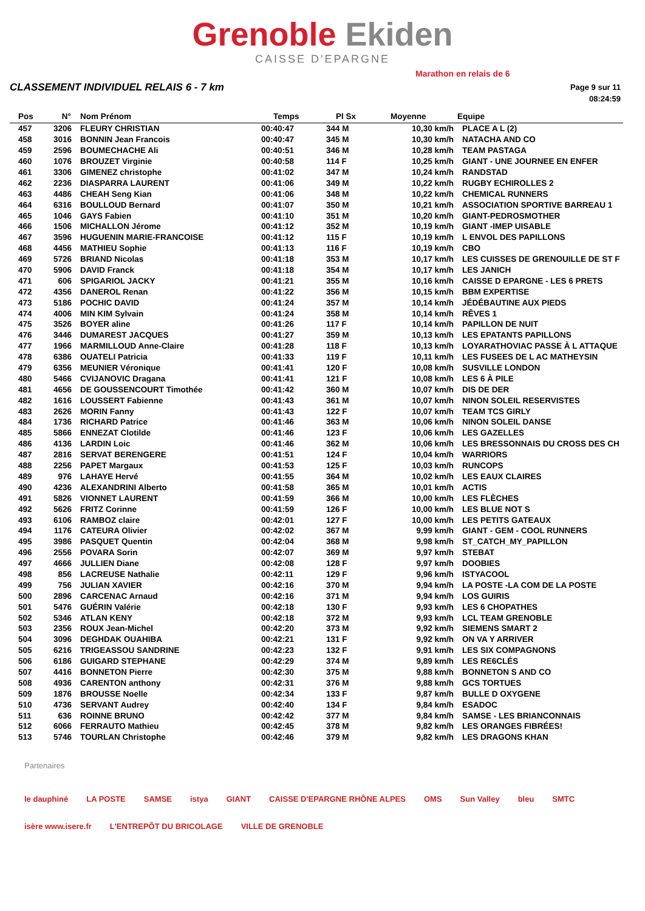Grenoble Ekiden
CAISSE D'EPARGNE
Marathon en relais de 6
CLASSEMENT INDIVIDUEL RELAIS 6 - 7 km
Page 9 sur 11
08:24:59
| Pos | N° | Nom Prénom | Temps | Pl Sx | Moyenne | Equipe |
| --- | --- | --- | --- | --- | --- | --- |
| 457 | 3206 | FLEURY CHRISTIAN | 00:40:47 | 344 M | 10,30 km/h | PLACE A L (2) |
| 458 | 3016 | BONNIN Jean Francois | 00:40:47 | 345 M | 10,30 km/h | NATACHA AND CO |
| 459 | 2596 | BOUMECHACHE Ali | 00:40:51 | 346 M | 10,28 km/h | TEAM PASTAGA |
| 460 | 1076 | BROUZET Virginie | 00:40:58 | 114 F | 10,25 km/h | GIANT - UNE JOURNEE EN ENFER |
| 461 | 3306 | GIMENEZ christophe | 00:41:02 | 347 M | 10,24 km/h | RANDSTAD |
| 462 | 2236 | DIASPARRA LAURENT | 00:41:06 | 349 M | 10,22 km/h | RUGBY ECHIROLLES 2 |
| 463 | 4486 | CHEAH Seng Kian | 00:41:06 | 348 M | 10,22 km/h | CHEMICAL RUNNERS |
| 464 | 6316 | BOULLOUD Bernard | 00:41:07 | 350 M | 10,21 km/h | ASSOCIATION SPORTIVE BARREAU 1 |
| 465 | 1046 | GAYS Fabien | 00:41:10 | 351 M | 10,20 km/h | GIANT-PEDROSMOTHER |
| 466 | 1506 | MICHALLON Jérome | 00:41:12 | 352 M | 10,19 km/h | GIANT -IMEP UISABLE |
| 467 | 3596 | HUGUENIN MARIE-FRANCOISE | 00:41:12 | 115 F | 10,19 km/h | L ENVOL DES PAPILLONS |
| 468 | 4456 | MATHIEU Sophie | 00:41:13 | 116 F | 10,19 km/h | CBO |
| 469 | 5726 | BRIAND Nicolas | 00:41:18 | 353 M | 10,17 km/h | LES CUISSES DE GRENOUILLE DE ST F |
| 470 | 5906 | DAVID Franck | 00:41:18 | 354 M | 10,17 km/h | LES JANICH |
| 471 | 606 | SPIGARIOL JACKY | 00:41:21 | 355 M | 10,16 km/h | CAISSE D EPARGNE - LES 6 PRETS |
| 472 | 4356 | DANEROL Renan | 00:41:22 | 356 M | 10,15 km/h | BBM EXPERTISE |
| 473 | 5186 | POCHIC DAVID | 00:41:24 | 357 M | 10,14 km/h | JÉDÉBAUTINE AUX PIEDS |
| 474 | 4006 | MIN KIM Sylvain | 00:41:24 | 358 M | 10,14 km/h | RÊVES 1 |
| 475 | 3526 | BOYER aline | 00:41:26 | 117 F | 10,14 km/h | PAPILLON DE NUIT |
| 476 | 3446 | DUMAREST JACQUES | 00:41:27 | 359 M | 10,13 km/h | LES EPATANTS PAPILLONS |
| 477 | 1966 | MARMILLOUD Anne-Claire | 00:41:28 | 118 F | 10,13 km/h | LOYARATHOVIAC PASSE À L ATTAQUE |
| 478 | 6386 | OUATELI Patricia | 00:41:33 | 119 F | 10,11 km/h | LES FUSEES DE L AC MATHEYSIN |
| 479 | 6356 | MEUNIER Véronique | 00:41:41 | 120 F | 10,08 km/h | SUSVILLE LONDON |
| 480 | 5466 | CVIJANOVIC Dragana | 00:41:41 | 121 F | 10,08 km/h | LES 6 À PILE |
| 481 | 4656 | DE GOUSSENCOURT Timothée | 00:41:42 | 360 M | 10,07 km/h | DIS DE DER |
| 482 | 1616 | LOUSSERT Fabienne | 00:41:43 | 361 M | 10,07 km/h | NINON SOLEIL RESERVISTES |
| 483 | 2626 | MORIN Fanny | 00:41:43 | 122 F | 10,07 km/h | TEAM TCS GIRLY |
| 484 | 1736 | RICHARD Patrice | 00:41:46 | 363 M | 10,06 km/h | NINON SOLEIL DANSE |
| 485 | 5866 | ENNEZAT Clotilde | 00:41:46 | 123 F | 10,06 km/h | LES GAZELLES |
| 486 | 4136 | LARDIN Loic | 00:41:46 | 362 M | 10,06 km/h | LES BRESSONNAIS DU CROSS DES CH |
| 487 | 2816 | SERVAT BERENGERE | 00:41:51 | 124 F | 10,04 km/h | WARRIORS |
| 488 | 2256 | PAPET Margaux | 00:41:53 | 125 F | 10,03 km/h | RUNCOPS |
| 489 | 976 | LAHAYE Hervé | 00:41:55 | 364 M | 10,02 km/h | LES EAUX CLAIRES |
| 490 | 4236 | ALEXANDRINI Alberto | 00:41:58 | 365 M | 10,01 km/h | ACTIS |
| 491 | 5826 | VIONNET LAURENT | 00:41:59 | 366 M | 10,00 km/h | LES FLÈCHES |
| 492 | 5626 | FRITZ Corinne | 00:41:59 | 126 F | 10,00 km/h | LES BLUE NOT S |
| 493 | 6106 | RAMBOZ claire | 00:42:01 | 127 F | 10,00 km/h | LES PETITS GATEAUX |
| 494 | 1176 | CATEURA Olivier | 00:42:02 | 367 M | 9,99 km/h | GIANT - GEM - COOL RUNNERS |
| 495 | 3986 | PASQUET Quentin | 00:42:04 | 368 M | 9,98 km/h | ST_CATCH_MY_PAPILLON |
| 496 | 2556 | POVARA Sorin | 00:42:07 | 369 M | 9,97 km/h | STEBAT |
| 497 | 4666 | JULLIEN Diane | 00:42:08 | 128 F | 9,97 km/h | DOOBIES |
| 498 | 856 | LACREUSE Nathalie | 00:42:11 | 129 F | 9,96 km/h | ISTYACOOL |
| 499 | 756 | JULIAN XAVIER | 00:42:16 | 370 M | 9,94 km/h | LA POSTE -LA COM DE LA POSTE |
| 500 | 2896 | CARCENAC Arnaud | 00:42:16 | 371 M | 9,94 km/h | LOS GUIRIS |
| 501 | 5476 | GUÉRIN Valérie | 00:42:18 | 130 F | 9,93 km/h | LES 6 CHOPATHES |
| 502 | 5346 | ATLAN KENY | 00:42:18 | 372 M | 9,93 km/h | LCL TEAM GRENOBLE |
| 503 | 2356 | ROUX Jean-Michel | 00:42:20 | 373 M | 9,92 km/h | SIEMENS SMART 2 |
| 504 | 3096 | DEGHDAK OUAHIBA | 00:42:21 | 131 F | 9,92 km/h | ON VA Y ARRIVER |
| 505 | 6216 | TRIGEASSOU SANDRINE | 00:42:23 | 132 F | 9,91 km/h | LES SIX COMPAGNONS |
| 506 | 6186 | GUIGARD STEPHANE | 00:42:29 | 374 M | 9,89 km/h | LES RE6CLÉS |
| 507 | 4416 | BONNETON Pierre | 00:42:30 | 375 M | 9,88 km/h | BONNETON S AND CO |
| 508 | 4936 | CARENTON anthony | 00:42:31 | 376 M | 9,88 km/h | GCS TORTUES |
| 509 | 1876 | BROUSSE Noelle | 00:42:34 | 133 F | 9,87 km/h | BULLE D OXYGENE |
| 510 | 4736 | SERVANT Audrey | 00:42:40 | 134 F | 9,84 km/h | ESADOC |
| 511 | 636 | ROINNE BRUNO | 00:42:42 | 377 M | 9,84 km/h | SAMSE - LES BRIANCONNAIS |
| 512 | 6066 | FERRAUTO Mathieu | 00:42:45 | 378 M | 9,82 km/h | LES ORANGES FIBRÉES! |
| 513 | 5746 | TOURLAN Christophe | 00:42:46 | 379 M | 9,82 km/h | LES DRAGONS KHAN |
Partenaires
le dauphiné LA POSTE SAMSE istya GIANT CAISSE D'EPARGNE RHÔNE ALPES OMS Sun Valley bleu SMTC isère www.isere.fr L'ENTREPÔT DU BRICOLAGE VILLE DE GRENOBLE